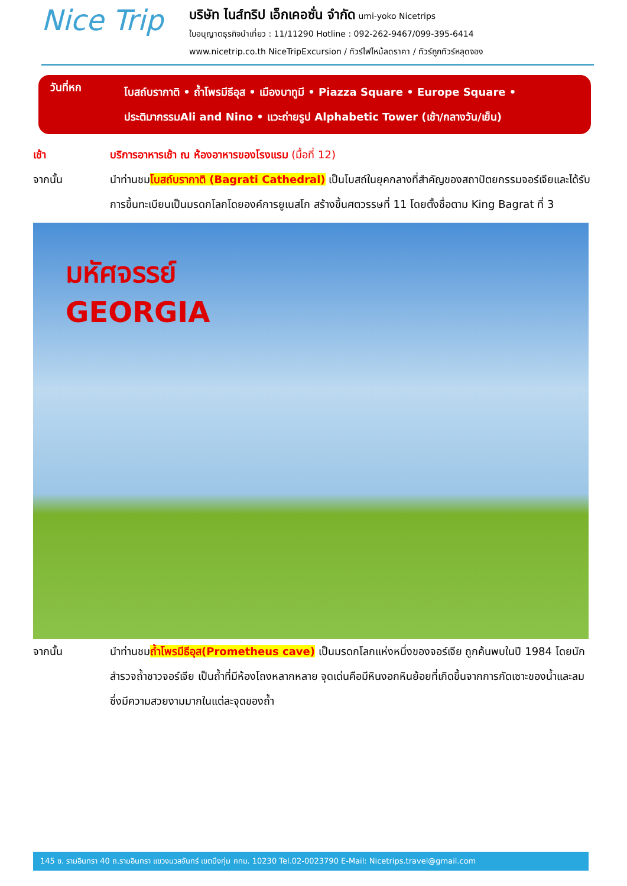Nice Trip
บริษัท ไนส์ทริป เอ็กเคอซั่น จำกัด umi-yoko Nicetrips
ใบอนุญาตธุรกิจนำเที่ยว : 11/11290 Hotline : 092-262-9467/099-395-6414
www.nicetrip.co.th NiceTripExcursion / ทัวร์ไฟไหม้ลดราคา / ทัวร์ถูกทัวร์หลุดจอง
วันที่หก
โบสถ์บรากาติ • ถ้ำโพรมีธีอุส • เมืองบาทูมี • Piazza Square • Europe Square •
ประติมากรรมAli and Nino • แวะถ่ายรูป Alphabetic Tower (เช้า/กลางวัน/เย็น)
เช้า บริการอาหารเช้า ณ ห้องอาหารของโรงแรม (มื้อที่ 12)
จากนั้น นำท่านชมโบสถ์บรากาติ (Bagrati Cathedral) เป็นโบสถ์ในยุคกลางที่สำคัญของสถาปัตยกรรมจอร์เจียและได้รับการขึ้นทะเบียนเป็นมรดกโลกโดยองค์การยูเนสโก สร้างขึ้นศตวรรษที่ 11 โดยตั้งชื่อตาม King Bagrat ที่ 3
มหัศจรรย์
GEORGIA
จากนั้น นำท่านชมถ้ำโพรมีธีอุส(Prometheus cave) เป็นมรดกโลกแห่งหนึ่งของจอร์เจีย ถูกค้นพบในปี 1984 โดยนักสำรวจถ้ำชาวจอร์เจีย เป็นถ้ำที่มีห้องโถงหลากหลาย จุดเด่นคือมีหินงอกหินย้อยที่เกิดขึ้นจากการกัดเซาะของน้ำและลมซึ่งมีความสวยงามมากในแต่ละจุดของถ้ำ
145 ซ. รามอินทรา 40 ถ.รามอินทรา แขวงนวลจันทร์ เขตบึงกุ่ม กทม. 10230 Tel.02-0023790 E-Mail: Nicetrips.travel@gmail.com